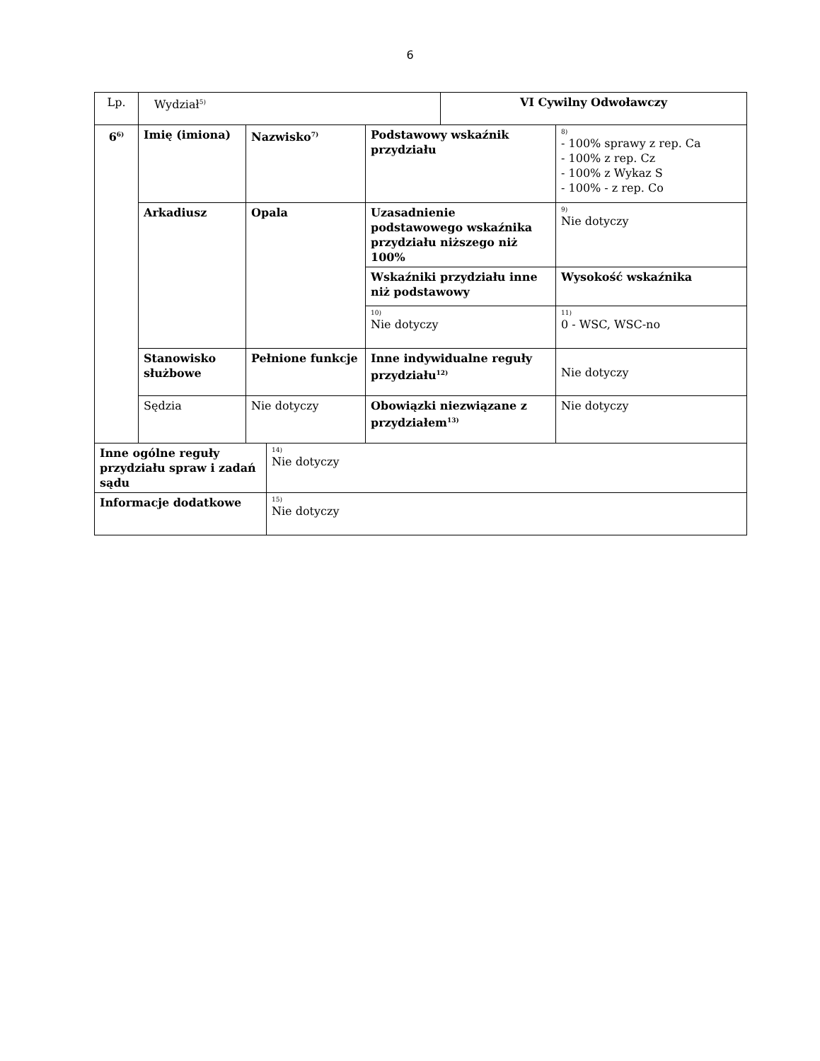6
| Lp. | Wydział<sup>5)</sup> | | | | VI Cywilny Odwoławczy | |
| 6<sup>6)</sup> | Imię (imiona) | Nazwisko<sup>7)</sup> | | Podstawowy wskaźnik przydziału | | 8) - 100% sprawy z rep. Ca - 100% z rep. Cz - 100% z Wykaz S - 100% - z rep. Co |
| | Arkadiusz | Opala | | Uzasadnienie podstawowego wskaźnika przydziału niższego niż 100% | | 9) Nie dotyczy |
| | | | | Wskaźniki przydziału inne niż podstawowy | | Wysokość wskaźnika |
| | | | | 10) Nie dotyczy | | 11) 0 - WSC, WSC-no |
| | Stanowisko służbowe | Pełnione funkcje | | Inne indywidualne reguły przydziału<sup>12)</sup> | | Nie dotyczy |
| | Sędzia | Nie dotyczy | | Obowiązki niezwiązane z przydziałem<sup>13)</sup> | | Nie dotyczy |
| Inne ogólne reguły przydziału spraw i zadań sądu | | | 14) Nie dotyczy | | | |
| Informacje dodatkowe | | | 15) Nie dotyczy | | | |